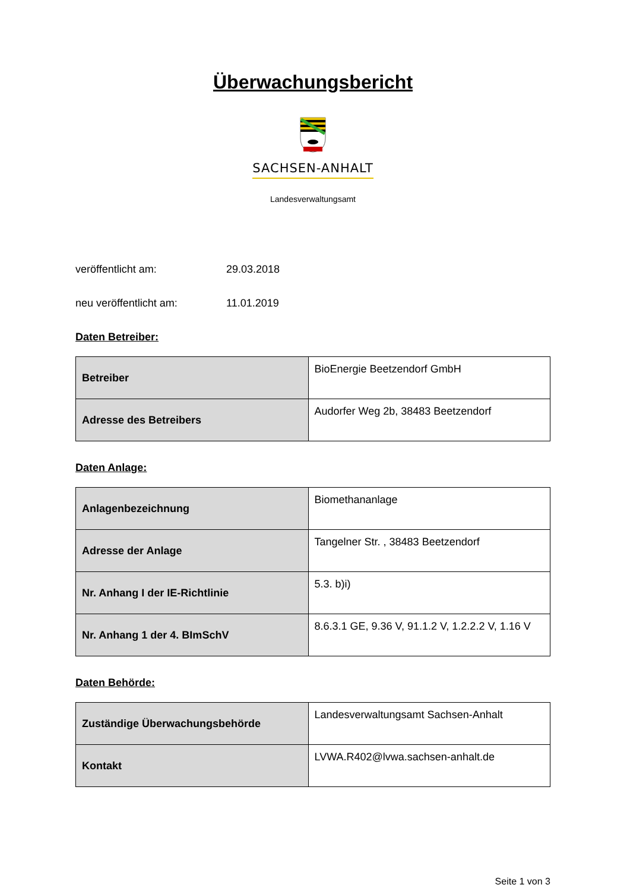Überwachungsbericht
SACHSEN-ANHALT
Landesverwaltungsamt
veröffentlicht am: 29.03.2018
neu veröffentlicht am: 11.01.2019
Daten Betreiber:
| Betreiber | BioEnergie Beetzendorf GmbH |
| Adresse des Betreibers | Audorfer Weg 2b, 38483 Beetzendorf |
Daten Anlage:
| Anlagenbezeichnung | Biomethananlage |
| Adresse der Anlage | Tangelner Str. , 38483 Beetzendorf |
| Nr. Anhang I der IE-Richtlinie | 5.3. b)i) |
| Nr. Anhang 1 der 4. BImSchV | 8.6.3.1 GE, 9.36 V, 91.1.2 V, 1.2.2.2 V, 1.16 V |
Daten Behörde:
| Zuständige Überwachungsbehörde | Landesverwaltungsamt Sachsen-Anhalt |
| Kontakt | LVWA.R402@lvwa.sachsen-anhalt.de |
Seite 1 von 3